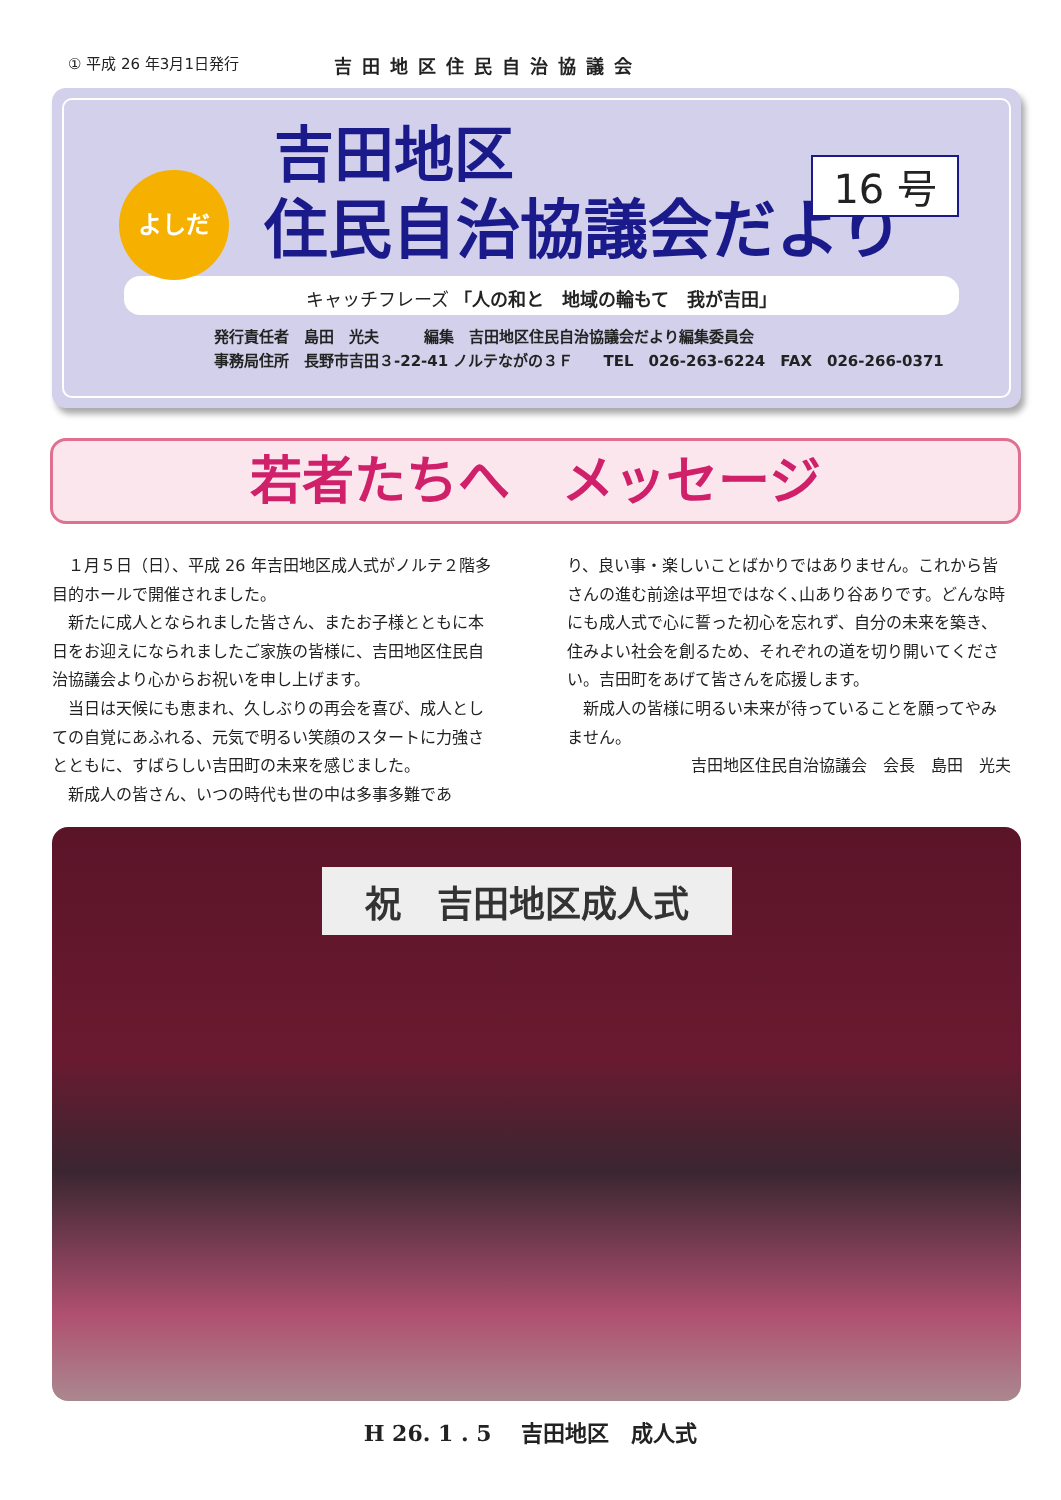① 平成 26 年3月1日発行 吉田地区住民自治協議会
よしだ 16 号
吉田地区
住民自治協議会だより
キャッチフレーズ 「人の和と　地域の輪もて　我が吉田」
発行責任者　島田　光夫　　　編集　吉田地区住民自治協議会だより編集委員会
事務局住所　長野市吉田３-22-41 ノルテながの３Ｆ　　TEL　026-263-6224　FAX　026-266-0371
若者たちへ　メッセージ
　１月５日（日）、平成 26 年吉田地区成人式がノルテ２階多目的ホールで開催されました。
　新たに成人となられました皆さん、またお子様とともに本日をお迎えになられましたご家族の皆様に、吉田地区住民自治協議会より心からお祝いを申し上げます。
　当日は天候にも恵まれ、久しぶりの再会を喜び、成人としての自覚にあふれる、元気で明るい笑顔のスタートに力強さとともに、すばらしい吉田町の未来を感じました。
　新成人の皆さん、いつの時代も世の中は多事多難であ
り、良い事・楽しいことばかりではありません。これから皆さんの進む前途は平坦ではなく､山あり谷ありです。どんな時にも成人式で心に誓った初心を忘れず、自分の未来を築き、住みよい社会を創るため、それぞれの道を切り開いてください。吉田町をあげて皆さんを応援します。
　新成人の皆様に明るい未来が待っていることを願ってやみません。
吉田地区住民自治協議会　会長　島田　光夫
祝　吉田地区成人式
H 26. 1 . 5　 吉田地区　成人式